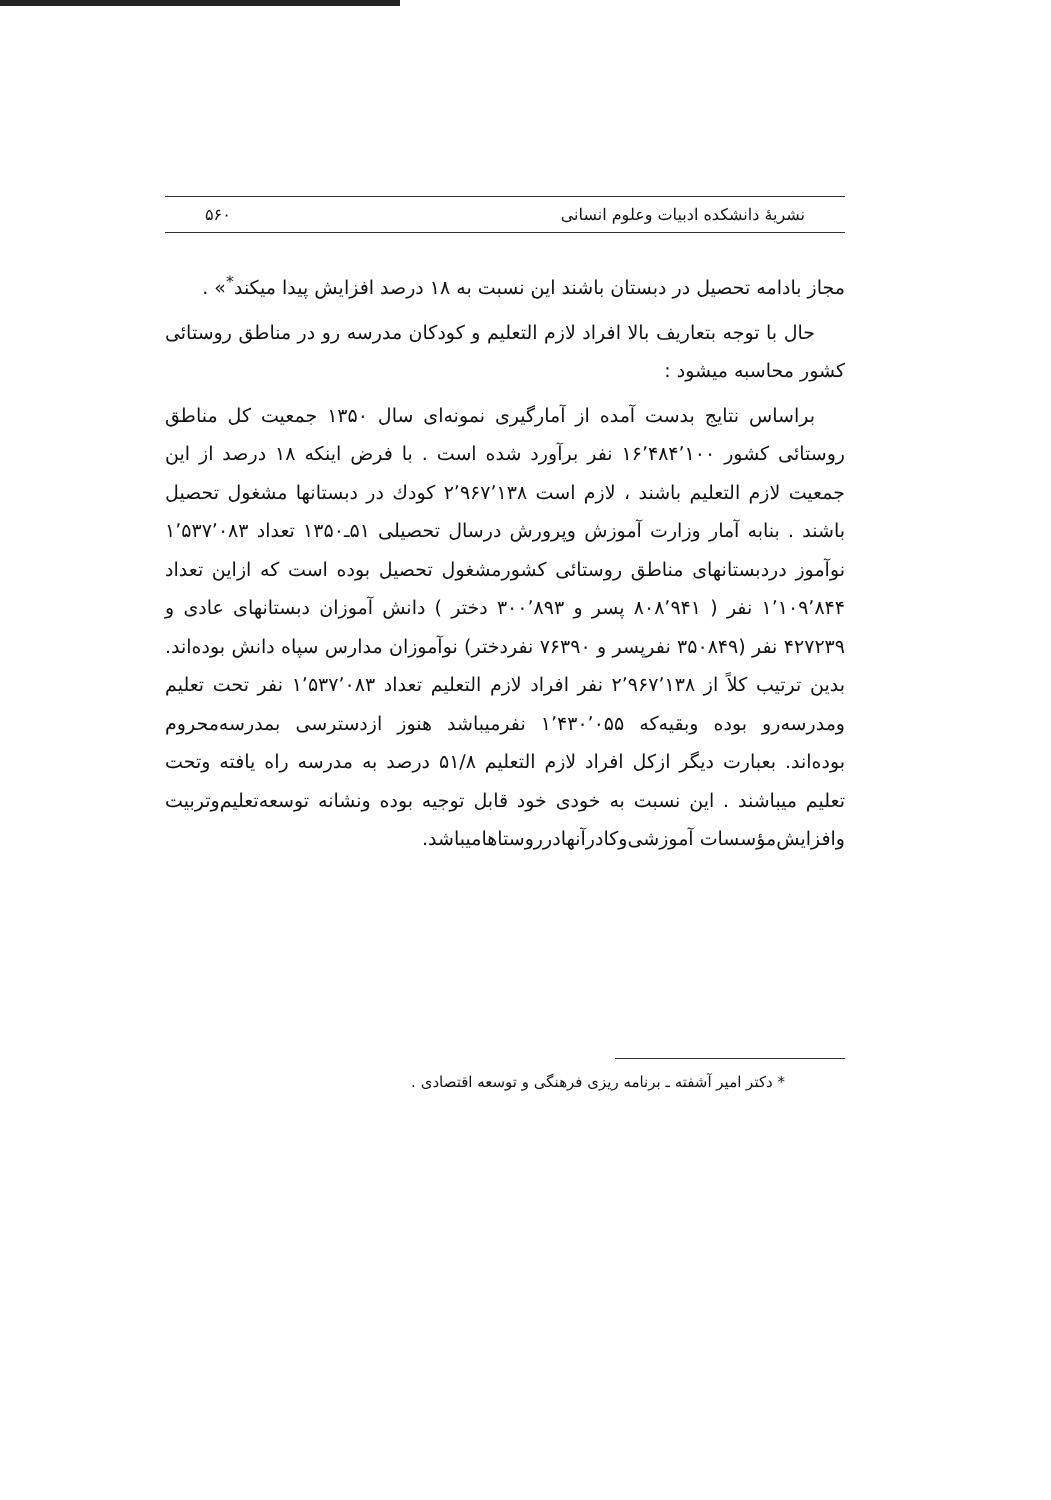نشریهٔ دانشکده ادبیات وعلوم انسانی ۵۶۰
مجاز بادامه تحصیل در دبستان باشند این نسبت به ۱۸ درصد افزایش پیدا میکند<sup>*</sup>» .
حال با توجه بتعاریف بالا افراد لازم التعلیم و کودکان مدرسه رو در مناطق روستائی کشور محاسبه میشود :
براساس نتایج بدست آمده از آمارگیری نمونه‌ای سال ۱۳۵۰ جمعیت کل مناطق روستائی کشور ۱۶٬۴۸۴٬۱۰۰ نفر برآورد شده است . با فرض اینکه ۱۸ درصد از این جمعیت لازم التعلیم باشند ، لازم است ۲٬۹۶۷٬۱۳۸ کودك در دبستانها مشغول تحصیل باشند . بنابه آمار وزارت آموزش وپرورش درسال تحصیلی ۵۱ـ۱۳۵۰ تعداد ۱٬۵۳۷٬۰۸۳ نوآموز دردبستانهای مناطق روستائی کشورمشغول تحصیل بوده است که ازاین تعداد ۱٬۱۰۹٬۸۴۴ نفر ( ۸۰۸٬۹۴۱ پسر و ۳۰۰٬۸۹۳ دختر ) دانش آموزان دبستانهای عادی و ۴۲۷۲۳۹ نفر (۳۵۰۸۴۹ نفرپسر و ۷۶۳۹۰ نفردختر) نوآموزان مدارس سپاه دانش بوده‌اند. بدین ترتیب کلاً از ۲٬۹۶۷٬۱۳۸ نفر افراد لازم التعلیم تعداد ۱٬۵۳۷٬۰۸۳ نفر تحت تعلیم ومدرسه‌رو بوده وبقیه‌که ۱٬۴۳۰٬۰۵۵ نفرمیباشد هنوز ازدسترسی بمدرسه‌محروم بوده‌اند. بعبارت دیگر ازکل افراد لازم التعلیم ۵۱/۸ درصد به مدرسه راه یافته وتحت تعلیم میباشند . این نسبت به خودی خود قابل توجیه بوده ونشانه توسعه‌تعلیم‌وتربیت وافزایش‌مؤسسات آموزشی‌وکادرآنهادرروستاهامیباشد.
* دکتر امیر آشفته ـ برنامه ریزی فرهنگی و توسعه اقتصادی .